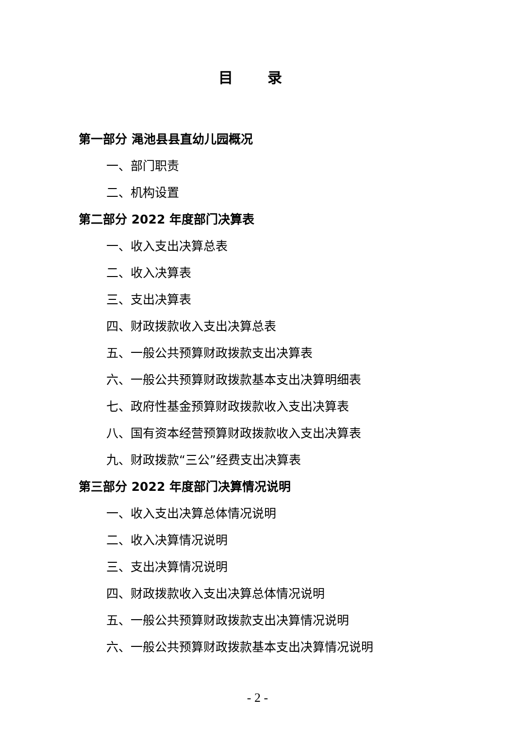目 录
第一部分 渑池县县直幼儿园概况
一、部门职责
二、机构设置
第二部分 2022 年度部门决算表
一、收入支出决算总表
二、收入决算表
三、支出决算表
四、财政拨款收入支出决算总表
五、一般公共预算财政拨款支出决算表
六、一般公共预算财政拨款基本支出决算明细表
七、政府性基金预算财政拨款收入支出决算表
八、国有资本经营预算财政拨款收入支出决算表
九、财政拨款“三公”经费支出决算表
第三部分 2022 年度部门决算情况说明
一、收入支出决算总体情况说明
二、收入决算情况说明
三、支出决算情况说明
四、财政拨款收入支出决算总体情况说明
五、一般公共预算财政拨款支出决算情况说明
六、一般公共预算财政拨款基本支出决算情况说明
- 2 -